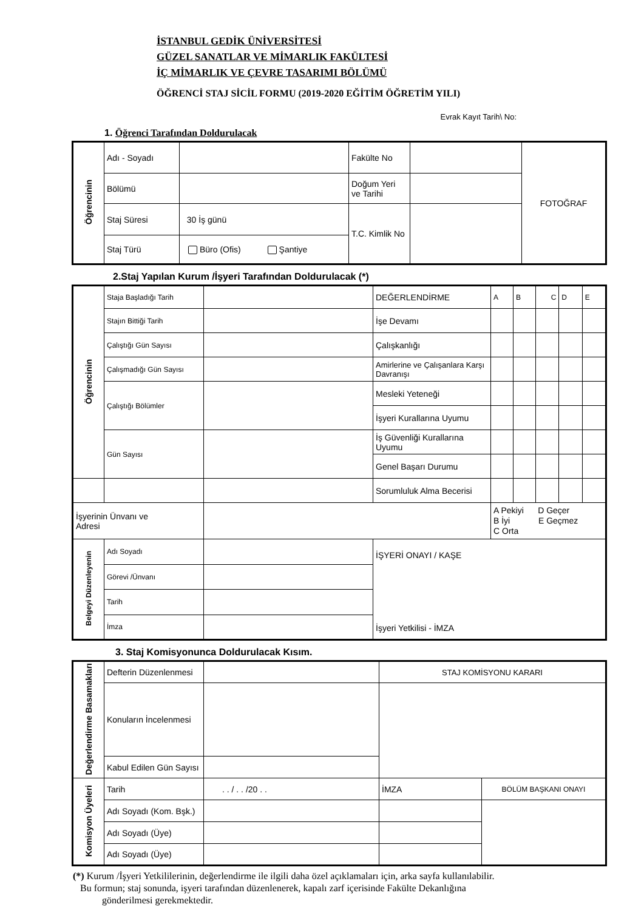İSTANBUL GEDİK ÜNİVERSİTESİ
GÜZEL SANATLAR VE MİMARLIK FAKÜLTESİ
İÇ MİMARLIK VE ÇEVRE TASARIMI BÖLÜMÜ
ÖĞRENCİ STAJ SİCİL FORMU (2019-2020 EĞİTİM ÖĞRETİM YILI)
Evrak Kayıt Tarih\ No:
1. Öğrenci Tarafından Doldurulacak
| Öğrencinin | Adı - Soyadı | | Fakülte No | | FOTOĞRAF |
| | Bölümü | | Doğum Yeri ve Tarihi | | |
| | Staj Süresi | 30 İş günü | T.C. Kimlik No | | |
| | Staj Türü | Büro (Ofis) Şantiye | | | |
2.Staj Yapılan Kurum /İşyeri Tarafından Doldurulacak (*)
| Öğrencinin | Staja Başladığı Tarih | | DEĞERLENDİRME | A | B | C | D | E |
| | Stajın Bittiği Tarih | | İşe Devamı | | | | | |
| | Çalıştığı Gün Sayısı | | Çalışkanlığı | | | | | |
| | Çalışmadığı Gün Sayısı | | Amirlerine ve Çalışanlara Karşı Davranışı | | | | | |
| | Çalıştığı Bölümler | | Mesleki Yeteneği | | | | | |
| | | | İşyeri Kurallarına Uyumu | | | | | |
| | Gün Sayısı | | İş Güvenliği Kurallarına Uyumu | | | | | |
| | | | Genel Başarı Durumu | | | | | |
| | | | Sorumluluk Alma Becerisi | | | | | |
| İşyerinin Ünvanı ve Adresi | | | | A Pekiyi D Geçer B İyi E Geçmez C Orta | | | | |
| Belgeyi Düzenleyenin | Adı Soyadı | | İŞYERİ ONAYI / KAŞE İşyeri Yetkilisi - İMZA | | | | | |
| | Görevi /Ünvanı | | | | | | | |
| | Tarih | | | | | | | |
| | İmza | | | | | | | |
3. Staj Komisyonunca Doldurulacak Kısım.
| Değerlendirme Basamakları | Defterin Düzenlenmesi | | STAJ KOMİSYONU KARARI | |
| | Konuların İncelenmesi | | | |
| | Kabul Edilen Gün Sayısı | | | |
| Komisyon Üyeleri | Tarih | . . / . . /20 . . | İMZA | BÖLÜM BAŞKANI ONAYI |
| | Adı Soyadı (Kom. Bşk.) | | | |
| | Adı Soyadı (Üye) | | | |
| | Adı Soyadı (Üye) | | | |
(*) Kurum /İşyeri Yetkililerinin, değerlendirme ile ilgili daha özel açıklamaları için, arka sayfa kullanılabilir.
Bu formun; staj sonunda, işyeri tarafından düzenlenerek, kapalı zarf içerisinde Fakülte Dekanlığına
gönderilmesi gerekmektedir.